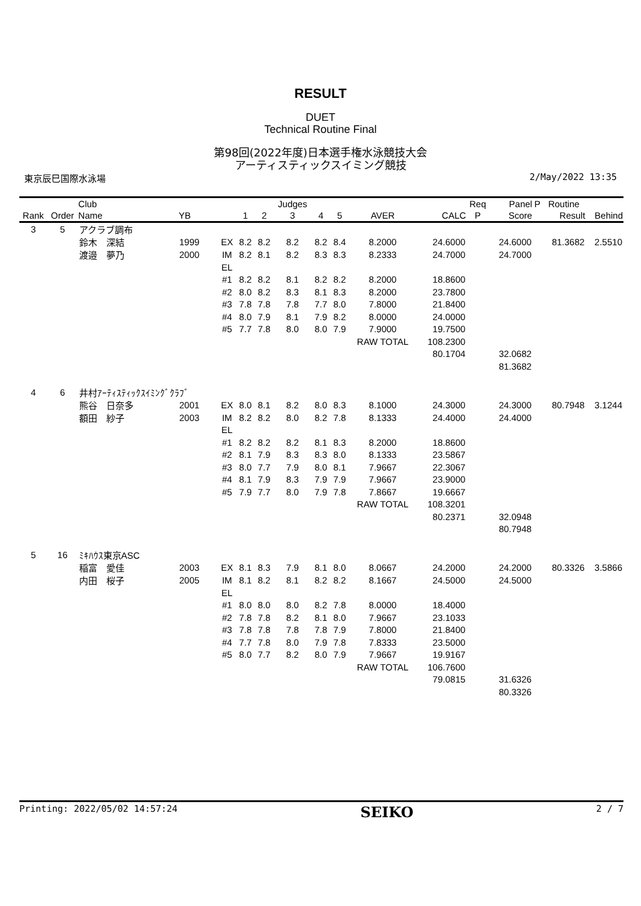RESULT
DUET
Technical Routine Final
第98回(2022年度)日本選手権水泳競技大会
アーティスティックスイミング競技
東京辰巳国際水泳場 2/May/2022 13:35
| | | Club | | | | | Judges | | | | | Req | Panel | P | Routine | |
| --- | --- | --- | --- | --- | --- | --- | --- | --- | --- | --- | --- | --- | --- | --- | --- | --- |
| Rank | Order | Name | YB | | 1 | 2 | 3 | 4 | 5 | AVER | CALC | P | Score | | Result | Behind |
| 3 | 5 | アクラブ調布 | | | | | | | | | | | | | | |
| | | 鈴木 深結 | 1999 | EX | 8.2 | 8.2 | 8.2 | 8.2 | 8.4 | 8.2000 | 24.6000 | | 24.6000 | | 81.3682 | 2.5510 |
| | | 渡邉 夢乃 | 2000 | IM | 8.2 | 8.1 | 8.2 | 8.3 | 8.3 | 8.2333 | 24.7000 | | 24.7000 | | | |
| | | | | EL | | | | | | | | | | | | |
| | | | | #1 | 8.2 | 8.2 | 8.1 | 8.2 | 8.2 | 8.2000 | 18.8600 | | | | | |
| | | | | #2 | 8.0 | 8.2 | 8.3 | 8.1 | 8.3 | 8.2000 | 23.7800 | | | | | |
| | | | | #3 | 7.8 | 7.8 | 7.8 | 7.7 | 8.0 | 7.8000 | 21.8400 | | | | | |
| | | | | #4 | 8.0 | 7.9 | 8.1 | 7.9 | 8.2 | 8.0000 | 24.0000 | | | | | |
| | | | | #5 | 7.7 | 7.8 | 8.0 | 8.0 | 7.9 | 7.9000 | 19.7500 | | | | | |
| | | | | | | | | | | RAW TOTAL | 108.2300 | | | | | |
| | | | | | | | | | | | 80.1704 | | 32.0682 | | | |
| | | | | | | | | | | | | | 81.3682 | | | |
| 4 | 6 | 井村ｱｰﾃｨｽﾃｨｯｸｽｲﾐﾝｸﾞｸﾗﾌﾞ | | | | | | | | | | | | | | |
| | | 熊谷 日奈多 | 2001 | EX | 8.0 | 8.1 | 8.2 | 8.0 | 8.3 | 8.1000 | 24.3000 | | 24.3000 | | 80.7948 | 3.1244 |
| | | 額田 紗子 | 2003 | IM | 8.2 | 8.2 | 8.0 | 8.2 | 7.8 | 8.1333 | 24.4000 | | 24.4000 | | | |
| | | | | EL | | | | | | | | | | | | |
| | | | | #1 | 8.2 | 8.2 | 8.2 | 8.1 | 8.3 | 8.2000 | 18.8600 | | | | | |
| | | | | #2 | 8.1 | 7.9 | 8.3 | 8.3 | 8.0 | 8.1333 | 23.5867 | | | | | |
| | | | | #3 | 8.0 | 7.7 | 7.9 | 8.0 | 8.1 | 7.9667 | 22.3067 | | | | | |
| | | | | #4 | 8.1 | 7.9 | 8.3 | 7.9 | 7.9 | 7.9667 | 23.9000 | | | | | |
| | | | | #5 | 7.9 | 7.7 | 8.0 | 7.9 | 7.8 | 7.8667 | 19.6667 | | | | | |
| | | | | | | | | | | RAW TOTAL | 108.3201 | | | | | |
| | | | | | | | | | | | 80.2371 | | 32.0948 | | | |
| | | | | | | | | | | | | | 80.7948 | | | |
| 5 | 16 | ﾐｷﾊｳｽ東京ASC | | | | | | | | | | | | | | |
| | | 稲富 愛佳 | 2003 | EX | 8.1 | 8.3 | 7.9 | 8.1 | 8.0 | 8.0667 | 24.2000 | | 24.2000 | | 80.3326 | 3.5866 |
| | | 内田 桜子 | 2005 | IM | 8.1 | 8.2 | 8.1 | 8.2 | 8.2 | 8.1667 | 24.5000 | | 24.5000 | | | |
| | | | | EL | | | | | | | | | | | | |
| | | | | #1 | 8.0 | 8.0 | 8.0 | 8.2 | 7.8 | 8.0000 | 18.4000 | | | | | |
| | | | | #2 | 7.8 | 7.8 | 8.2 | 8.1 | 8.0 | 7.9667 | 23.1033 | | | | | |
| | | | | #3 | 7.8 | 7.8 | 7.8 | 7.8 | 7.9 | 7.8000 | 21.8400 | | | | | |
| | | | | #4 | 7.7 | 7.8 | 8.0 | 7.9 | 7.8 | 7.8333 | 23.5000 | | | | | |
| | | | | #5 | 8.0 | 7.7 | 8.2 | 8.0 | 7.9 | 7.9667 | 19.9167 | | | | | |
| | | | | | | | | | | RAW TOTAL | 106.7600 | | | | | |
| | | | | | | | | | | | 79.0815 | | 31.6326 | | | |
| | | | | | | | | | | | | | 80.3326 | | | |
Printing: 2022/05/02 14:57:24 SEIKO 2 / 7